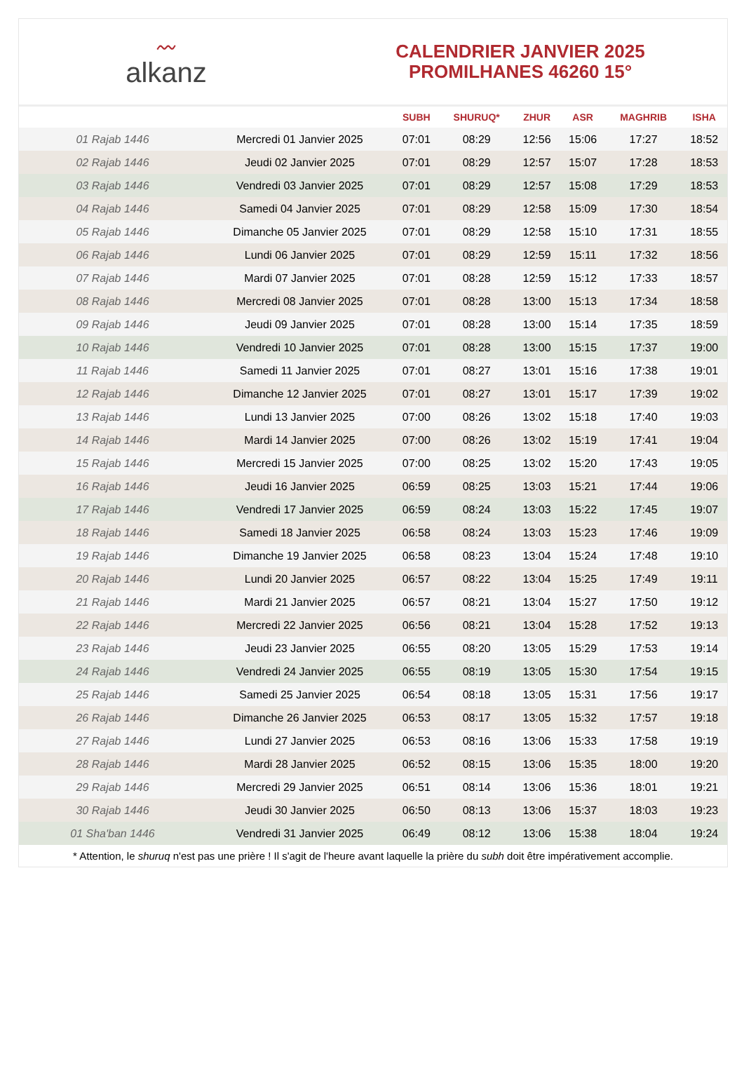〰
alkanz
CALENDRIER JANVIER 2025
PROMILHANES 46260 15°
| | | SUBH | SHURUQ* | ZHUR | ASR | MAGHRIB | ISHA |
| --- | --- | --- | --- | --- | --- | --- | --- |
| 01 Rajab 1446 | Mercredi 01 Janvier 2025 | 07:01 | 08:29 | 12:56 | 15:06 | 17:27 | 18:52 |
| 02 Rajab 1446 | Jeudi 02 Janvier 2025 | 07:01 | 08:29 | 12:57 | 15:07 | 17:28 | 18:53 |
| 03 Rajab 1446 | Vendredi 03 Janvier 2025 | 07:01 | 08:29 | 12:57 | 15:08 | 17:29 | 18:53 |
| 04 Rajab 1446 | Samedi 04 Janvier 2025 | 07:01 | 08:29 | 12:58 | 15:09 | 17:30 | 18:54 |
| 05 Rajab 1446 | Dimanche 05 Janvier 2025 | 07:01 | 08:29 | 12:58 | 15:10 | 17:31 | 18:55 |
| 06 Rajab 1446 | Lundi 06 Janvier 2025 | 07:01 | 08:29 | 12:59 | 15:11 | 17:32 | 18:56 |
| 07 Rajab 1446 | Mardi 07 Janvier 2025 | 07:01 | 08:28 | 12:59 | 15:12 | 17:33 | 18:57 |
| 08 Rajab 1446 | Mercredi 08 Janvier 2025 | 07:01 | 08:28 | 13:00 | 15:13 | 17:34 | 18:58 |
| 09 Rajab 1446 | Jeudi 09 Janvier 2025 | 07:01 | 08:28 | 13:00 | 15:14 | 17:35 | 18:59 |
| 10 Rajab 1446 | Vendredi 10 Janvier 2025 | 07:01 | 08:28 | 13:00 | 15:15 | 17:37 | 19:00 |
| 11 Rajab 1446 | Samedi 11 Janvier 2025 | 07:01 | 08:27 | 13:01 | 15:16 | 17:38 | 19:01 |
| 12 Rajab 1446 | Dimanche 12 Janvier 2025 | 07:01 | 08:27 | 13:01 | 15:17 | 17:39 | 19:02 |
| 13 Rajab 1446 | Lundi 13 Janvier 2025 | 07:00 | 08:26 | 13:02 | 15:18 | 17:40 | 19:03 |
| 14 Rajab 1446 | Mardi 14 Janvier 2025 | 07:00 | 08:26 | 13:02 | 15:19 | 17:41 | 19:04 |
| 15 Rajab 1446 | Mercredi 15 Janvier 2025 | 07:00 | 08:25 | 13:02 | 15:20 | 17:43 | 19:05 |
| 16 Rajab 1446 | Jeudi 16 Janvier 2025 | 06:59 | 08:25 | 13:03 | 15:21 | 17:44 | 19:06 |
| 17 Rajab 1446 | Vendredi 17 Janvier 2025 | 06:59 | 08:24 | 13:03 | 15:22 | 17:45 | 19:07 |
| 18 Rajab 1446 | Samedi 18 Janvier 2025 | 06:58 | 08:24 | 13:03 | 15:23 | 17:46 | 19:09 |
| 19 Rajab 1446 | Dimanche 19 Janvier 2025 | 06:58 | 08:23 | 13:04 | 15:24 | 17:48 | 19:10 |
| 20 Rajab 1446 | Lundi 20 Janvier 2025 | 06:57 | 08:22 | 13:04 | 15:25 | 17:49 | 19:11 |
| 21 Rajab 1446 | Mardi 21 Janvier 2025 | 06:57 | 08:21 | 13:04 | 15:27 | 17:50 | 19:12 |
| 22 Rajab 1446 | Mercredi 22 Janvier 2025 | 06:56 | 08:21 | 13:04 | 15:28 | 17:52 | 19:13 |
| 23 Rajab 1446 | Jeudi 23 Janvier 2025 | 06:55 | 08:20 | 13:05 | 15:29 | 17:53 | 19:14 |
| 24 Rajab 1446 | Vendredi 24 Janvier 2025 | 06:55 | 08:19 | 13:05 | 15:30 | 17:54 | 19:15 |
| 25 Rajab 1446 | Samedi 25 Janvier 2025 | 06:54 | 08:18 | 13:05 | 15:31 | 17:56 | 19:17 |
| 26 Rajab 1446 | Dimanche 26 Janvier 2025 | 06:53 | 08:17 | 13:05 | 15:32 | 17:57 | 19:18 |
| 27 Rajab 1446 | Lundi 27 Janvier 2025 | 06:53 | 08:16 | 13:06 | 15:33 | 17:58 | 19:19 |
| 28 Rajab 1446 | Mardi 28 Janvier 2025 | 06:52 | 08:15 | 13:06 | 15:35 | 18:00 | 19:20 |
| 29 Rajab 1446 | Mercredi 29 Janvier 2025 | 06:51 | 08:14 | 13:06 | 15:36 | 18:01 | 19:21 |
| 30 Rajab 1446 | Jeudi 30 Janvier 2025 | 06:50 | 08:13 | 13:06 | 15:37 | 18:03 | 19:23 |
| 01 Sha'ban 1446 | Vendredi 31 Janvier 2025 | 06:49 | 08:12 | 13:06 | 15:38 | 18:04 | 19:24 |
* Attention, le shuruq n'est pas une prière ! Il s'agit de l'heure avant laquelle la prière du subh doit être impérativement accomplie.